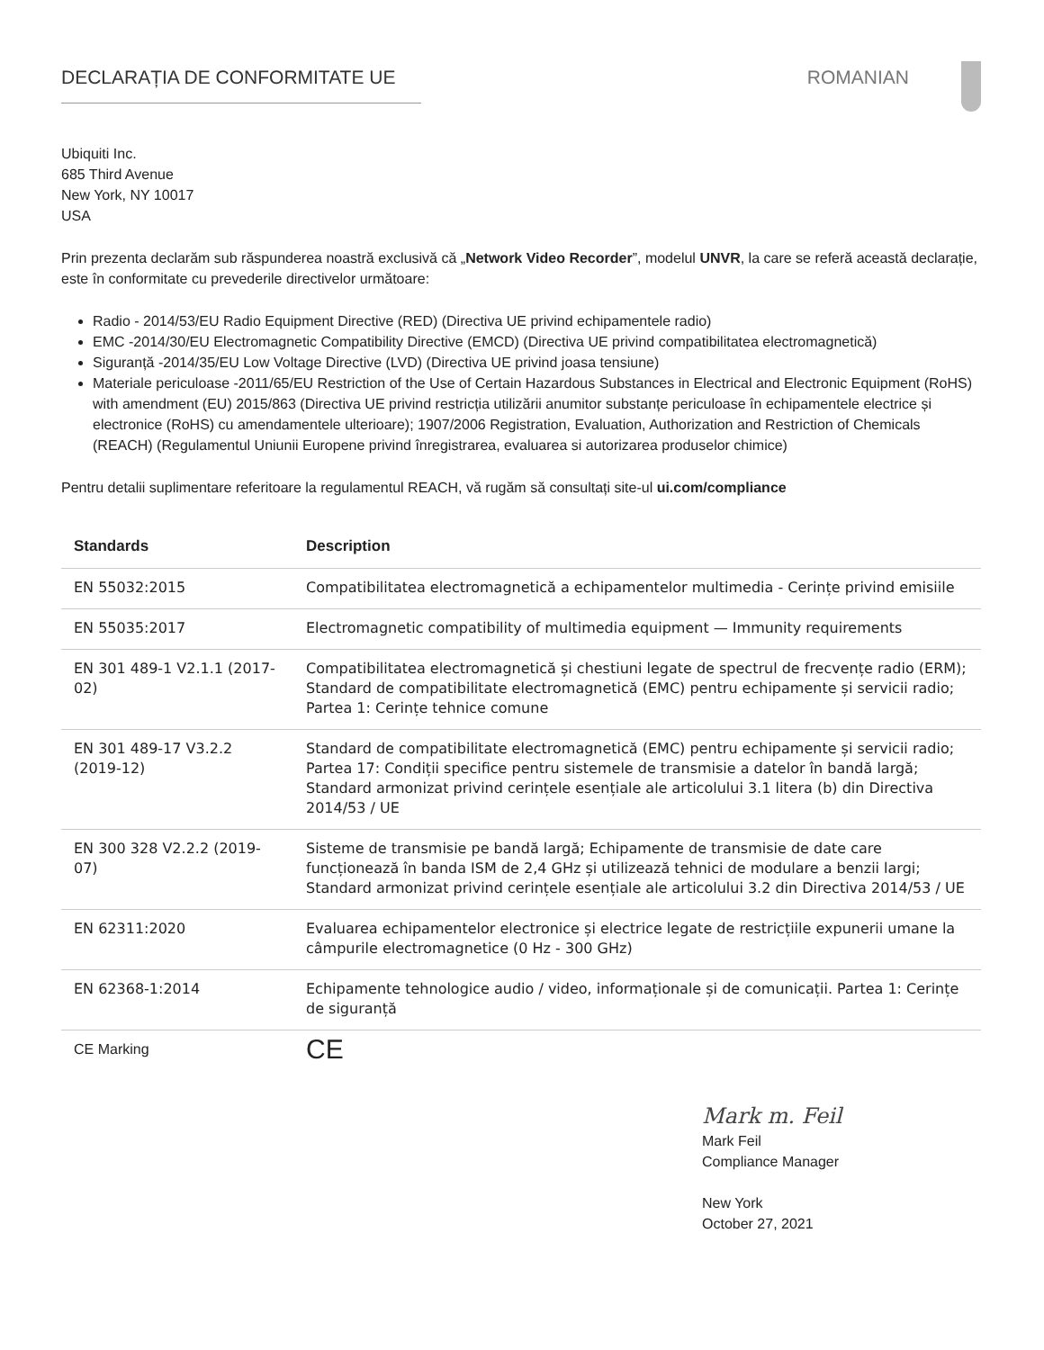DECLARAȚIA DE CONFORMITATE UE ROMANIAN
Ubiquiti Inc.
685 Third Avenue
New York, NY 10017
USA
Prin prezenta declarăm sub răspunderea noastră exclusivă că „Network Video Recorder”, modelul UNVR, la care se referă această declarație, este în conformitate cu prevederile directivelor următoare:
Radio - 2014/53/EU Radio Equipment Directive (RED) (Directiva UE privind echipamentele radio)
EMC -2014/30/EU Electromagnetic Compatibility Directive (EMCD) (Directiva UE privind compatibilitatea electromagnetică)
Siguranță -2014/35/EU Low Voltage Directive (LVD) (Directiva UE privind joasa tensiune)
Materiale periculoase -2011/65/EU Restriction of the Use of Certain Hazardous Substances in Electrical and Electronic Equipment (RoHS) with amendment (EU) 2015/863 (Directiva UE privind restricția utilizării anumitor substanțe periculoase în echipamentele electrice și electronice (RoHS) cu amendamentele ulterioare); 1907/2006 Registration, Evaluation, Authorization and Restriction of Chemicals (REACH) (Regulamentul Uniunii Europene privind înregistrarea, evaluarea si autorizarea produselor chimice)
Pentru detalii suplimentare referitoare la regulamentul REACH, vă rugăm să consultați site-ul ui.com/compliance
| Standards | Description |
| --- | --- |
| EN 55032:2015 | Compatibilitatea electromagnetică a echipamentelor multimedia - Cerințe privind emisiile |
| EN 55035:2017 | Electromagnetic compatibility of multimedia equipment — Immunity requirements |
| EN 301 489-1 V2.1.1 (2017-02) | Compatibilitatea electromagnetică și chestiuni legate de spectrul de frecvențe radio (ERM); Standard de compatibilitate electromagnetică (EMC) pentru echipamente și servicii radio; Partea 1: Cerințe tehnice comune |
| EN 301 489-17 V3.2.2 (2019-12) | Standard de compatibilitate electromagnetică (EMC) pentru echipamente și servicii radio; Partea 17: Condiții specifice pentru sistemele de transmisie a datelor în bandă largă; Standard armonizat privind cerințele esențiale ale articolului 3.1 litera (b) din Directiva 2014/53 / UE |
| EN 300 328 V2.2.2 (2019-07) | Sisteme de transmisie pe bandă largă; Echipamente de transmisie de date care funcționează în banda ISM de 2,4 GHz și utilizează tehnici de modulare a benzii largi; Standard armonizat privind cerințele esențiale ale articolului 3.2 din Directiva 2014/53 / UE |
| EN 62311:2020 | Evaluarea echipamentelor electronice și electrice legate de restricțiile expunerii umane la câmpurile electromagnetice (0 Hz - 300 GHz) |
| EN 62368-1:2014 | Echipamente tehnologice audio / video, informaționale și de comunicații. Partea 1: Cerințe de siguranță |
| CE Marking | CE |
Mark m. Feil
Mark Feil
Compliance Manager
New York
October 27, 2021